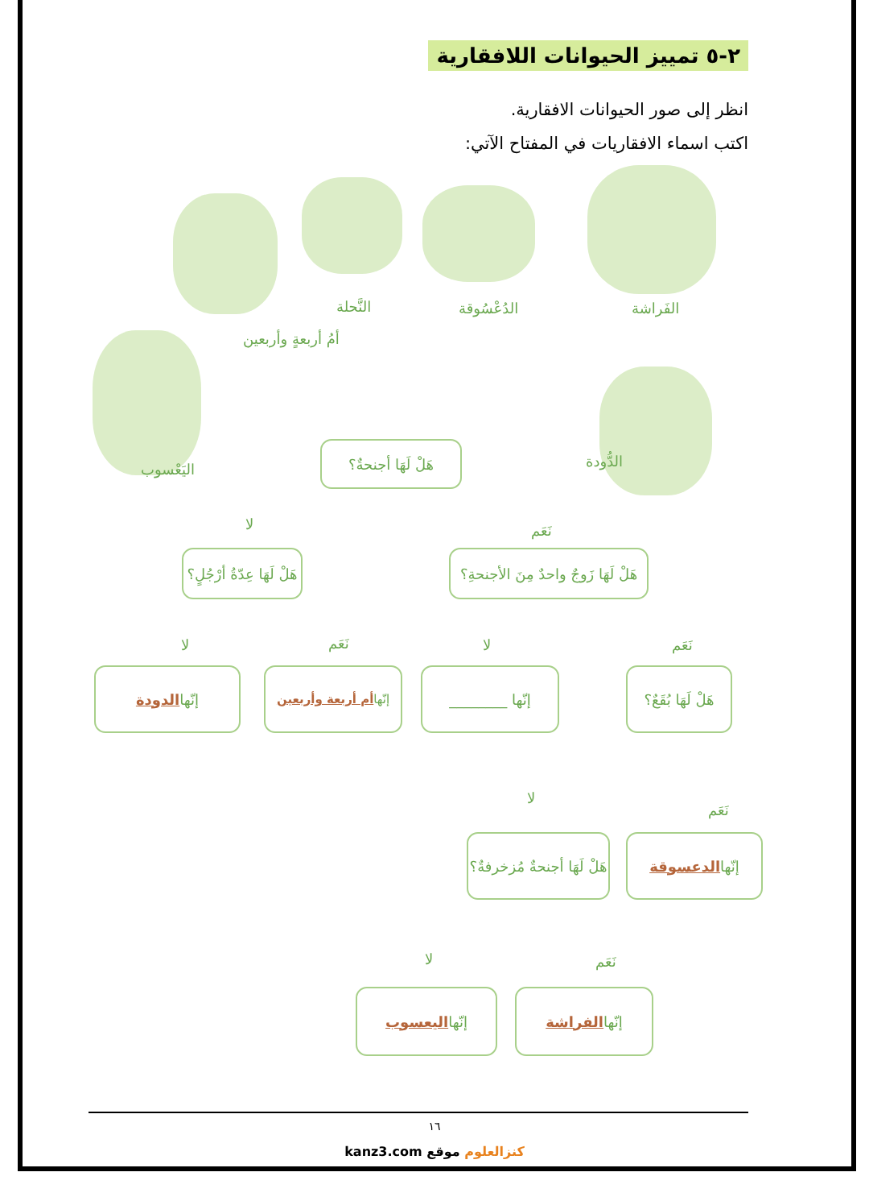٢-٥ تمييز الحيوانات اللافقارية
انظر إلى صور الحيوانات الافقارية.
اكتب اسماء الافقاريات في المفتاح الآتي:
الفَراشة
الدُعْسُوقة
النَّحلة
أمُ أربعةٍ وأربعين
اليَعْسوب الدُّودة
هَلْ لَهَا أجنحةٌ؟
لا نَعَم
هَلْ لَهَا عِدّةُ أرْجُلٍ؟
هَلْ لَهَا زَوجٌ واحدٌ مِنَ الأجنحةِ؟
لا نَعَم لا نَعَم
إنّها الدودة
إنّها أم أربعة وأربعين
إنّها ________
هَلْ لَهَا بُقَعٌ؟
لا
نَعَم
هَلْ لَهَا أجنحةٌ مُزخرفةٌ؟
إنّها الدعسوقة
لا نَعَم
إنّها اليعسوب إنّها الفراشة
١٦
kanz3.com كنزالعلوم موقع